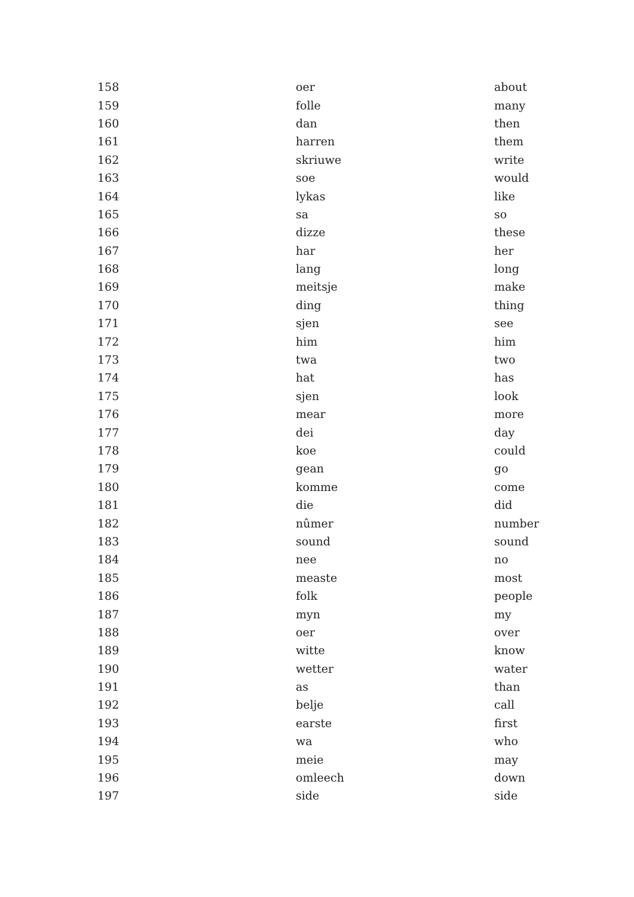| 158 | oer | about |
| 159 | folle | many |
| 160 | dan | then |
| 161 | harren | them |
| 162 | skriuwe | write |
| 163 | soe | would |
| 164 | lykas | like |
| 165 | sa | so |
| 166 | dizze | these |
| 167 | har | her |
| 168 | lang | long |
| 169 | meitsje | make |
| 170 | ding | thing |
| 171 | sjen | see |
| 172 | him | him |
| 173 | twa | two |
| 174 | hat | has |
| 175 | sjen | look |
| 176 | mear | more |
| 177 | dei | day |
| 178 | koe | could |
| 179 | gean | go |
| 180 | komme | come |
| 181 | die | did |
| 182 | nûmer | number |
| 183 | sound | sound |
| 184 | nee | no |
| 185 | measte | most |
| 186 | folk | people |
| 187 | myn | my |
| 188 | oer | over |
| 189 | witte | know |
| 190 | wetter | water |
| 191 | as | than |
| 192 | belje | call |
| 193 | earste | first |
| 194 | wa | who |
| 195 | meie | may |
| 196 | omleech | down |
| 197 | side | side |